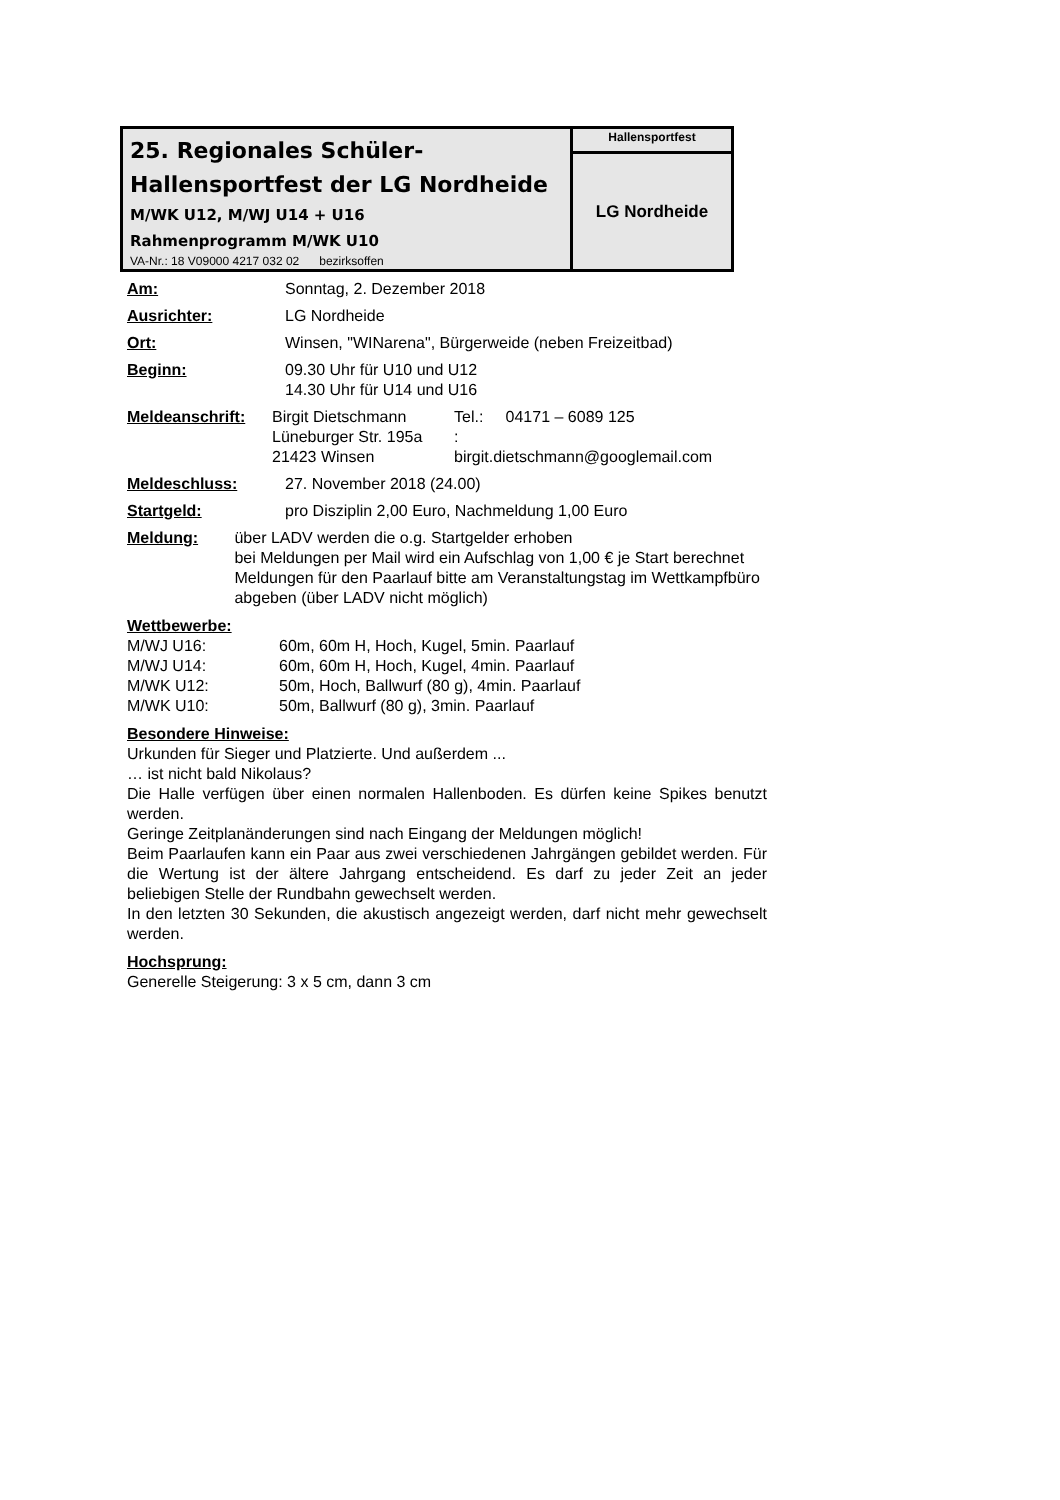| 25. Regionales Schüler- Hallensportfest der LG Nordheide M/WK U12, M/WJ U14 + U16 Rahmenprogramm M/WK U10 VA-Nr.: 18 V09000 4217 032 02 bezirksoffen | Hallensportfest |
| | LG Nordheide |
Am: Sonntag, 2. Dezember 2018
Ausrichter: LG Nordheide
Ort: Winsen, "WINarena", Bürgerweide (neben Freizeitbad)
Beginn: 09.30 Uhr für U10 und U12
14.30 Uhr für U14 und U16
Meldeanschrift: Birgit Dietschmann
Lüneburger Str. 195a
21423 Winsen
Tel.: 04171 – 6089 125
:
birgit.dietschmann@googlemail.com
Meldeschluss: 27. November 2018 (24.00)
Startgeld: pro Disziplin 2,00 Euro, Nachmeldung 1,00 Euro
Meldung: über LADV werden die o.g. Startgelder erhoben
bei Meldungen per Mail wird ein Aufschlag von 1,00 € je Start berechnet
Meldungen für den Paarlauf bitte am Veranstaltungstag im Wettkampfbüro abgeben (über LADV nicht möglich)
Wettbewerbe:
M/WJ U16: 60m, 60m H, Hoch, Kugel, 5min. Paarlauf
M/WJ U14: 60m, 60m H, Hoch, Kugel, 4min. Paarlauf
M/WK U12: 50m, Hoch, Ballwurf (80 g), 4min. Paarlauf
M/WK U10: 50m, Ballwurf (80 g), 3min. Paarlauf
Besondere Hinweise:
Urkunden für Sieger und Platzierte. Und außerdem ...
… ist nicht bald Nikolaus?
Die Halle verfügen über einen normalen Hallenboden. Es dürfen keine Spikes benutzt werden.
Geringe Zeitplanänderungen sind nach Eingang der Meldungen möglich!
Beim Paarlaufen kann ein Paar aus zwei verschiedenen Jahrgängen gebildet werden. Für die Wertung ist der ältere Jahrgang entscheidend. Es darf zu jeder Zeit an jeder beliebigen Stelle der Rundbahn gewechselt werden.
In den letzten 30 Sekunden, die akustisch angezeigt werden, darf nicht mehr gewechselt werden.
Hochsprung:
Generelle Steigerung: 3 x 5 cm, dann 3 cm